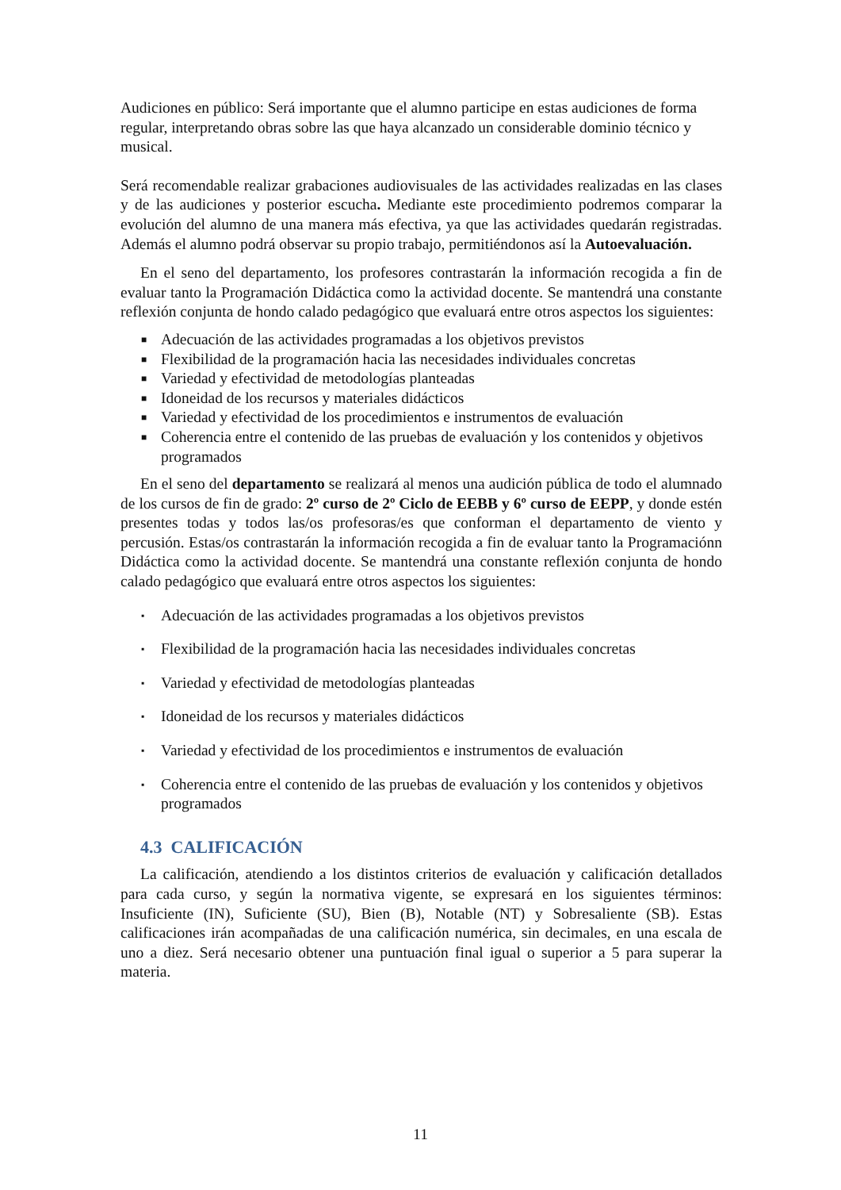Audiciones en público: Será importante que el alumno participe en estas audiciones de forma regular, interpretando obras sobre las que haya alcanzado un considerable dominio técnico y musical.
Será recomendable realizar grabaciones audiovisuales de las actividades realizadas en las clases y de las audiciones y posterior escucha. Mediante este procedimiento podremos comparar la evolución del alumno de una manera más efectiva, ya que las actividades quedarán registradas. Además el alumno podrá observar su propio trabajo, permitiéndonos así la Autoevaluación.
En el seno del departamento, los profesores contrastarán la información recogida a fin de evaluar tanto la Programación Didáctica como la actividad docente. Se mantendrá una constante reflexión conjunta de hondo calado pedagógico que evaluará entre otros aspectos los siguientes:
■ Adecuación de las actividades programadas a los objetivos previstos
■ Flexibilidad de la programación hacia las necesidades individuales concretas
■ Variedad y efectividad de metodologías planteadas
■ Idoneidad de los recursos y materiales didácticos
■ Variedad y efectividad de los procedimientos e instrumentos de evaluación
■ Coherencia entre el contenido de las pruebas de evaluación y los contenidos y objetivos programados
En el seno del departamento se realizará al menos una audición pública de todo el alumnado de los cursos de fin de grado: 2º curso de 2º Ciclo de EEBB y 6º curso de EEPP, y donde estén presentes todas y todos las/os profesoras/es que conforman el departamento de viento y percusión. Estas/os contrastarán la información recogida a fin de evaluar tanto la Programaciónn Didáctica como la actividad docente. Se mantendrá una constante reflexión conjunta de hondo calado pedagógico que evaluará entre otros aspectos los siguientes:
▪ Adecuación de las actividades programadas a los objetivos previstos
▪ Flexibilidad de la programación hacia las necesidades individuales concretas
▪ Variedad y efectividad de metodologías planteadas
▪ Idoneidad de los recursos y materiales didácticos
▪ Variedad y efectividad de los procedimientos e instrumentos de evaluación
▪ Coherencia entre el contenido de las pruebas de evaluación y los contenidos y objetivos programados
4.3 CALIFICACIÓN
La calificación, atendiendo a los distintos criterios de evaluación y calificación detallados para cada curso, y según la normativa vigente, se expresará en los siguientes términos: Insuficiente (IN), Suficiente (SU), Bien (B), Notable (NT) y Sobresaliente (SB). Estas calificaciones irán acompañadas de una calificación numérica, sin decimales, en una escala de uno a diez. Será necesario obtener una puntuación final igual o superior a 5 para superar la materia.
11